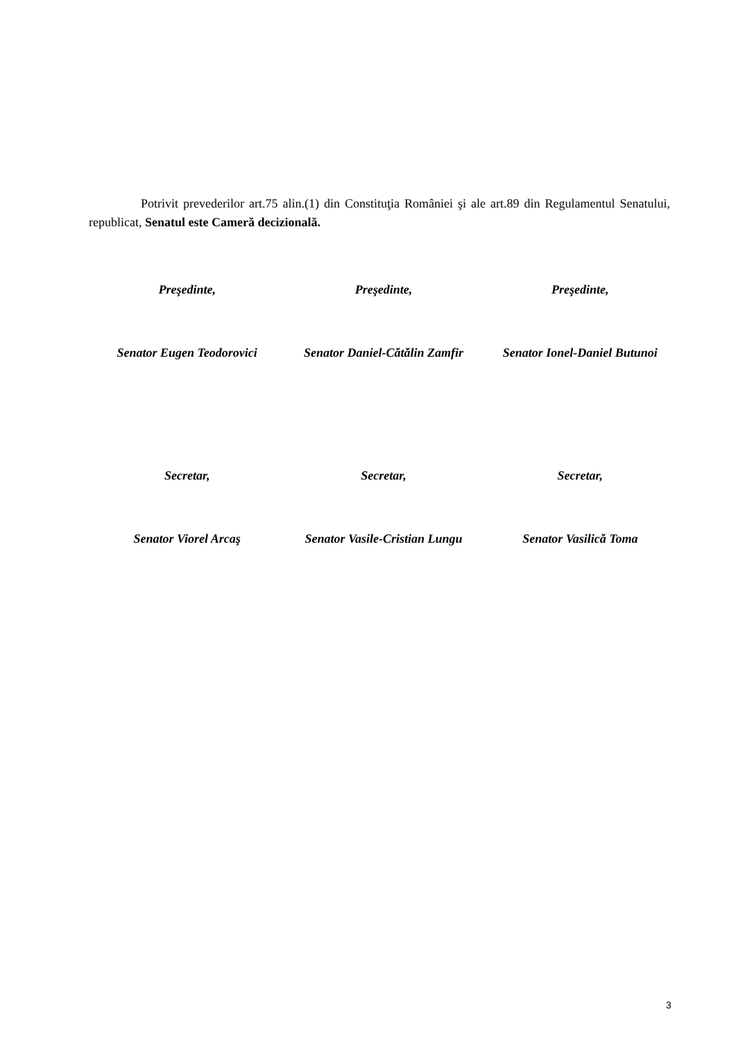Potrivit prevederilor art.75 alin.(1) din Constituţia României şi ale art.89 din Regulamentul Senatului, republicat, Senatul este Cameră decizională.
Preşedinte,
Senator Eugen Teodorovici
Preşedinte,
Senator Daniel-Cătălin Zamfir
Preşedinte,
Senator Ionel-Daniel Butunoi
Secretar,
Senator Viorel Arcaş
Secretar,
Senator Vasile-Cristian Lungu
Secretar,
Senator Vasilică Toma
3